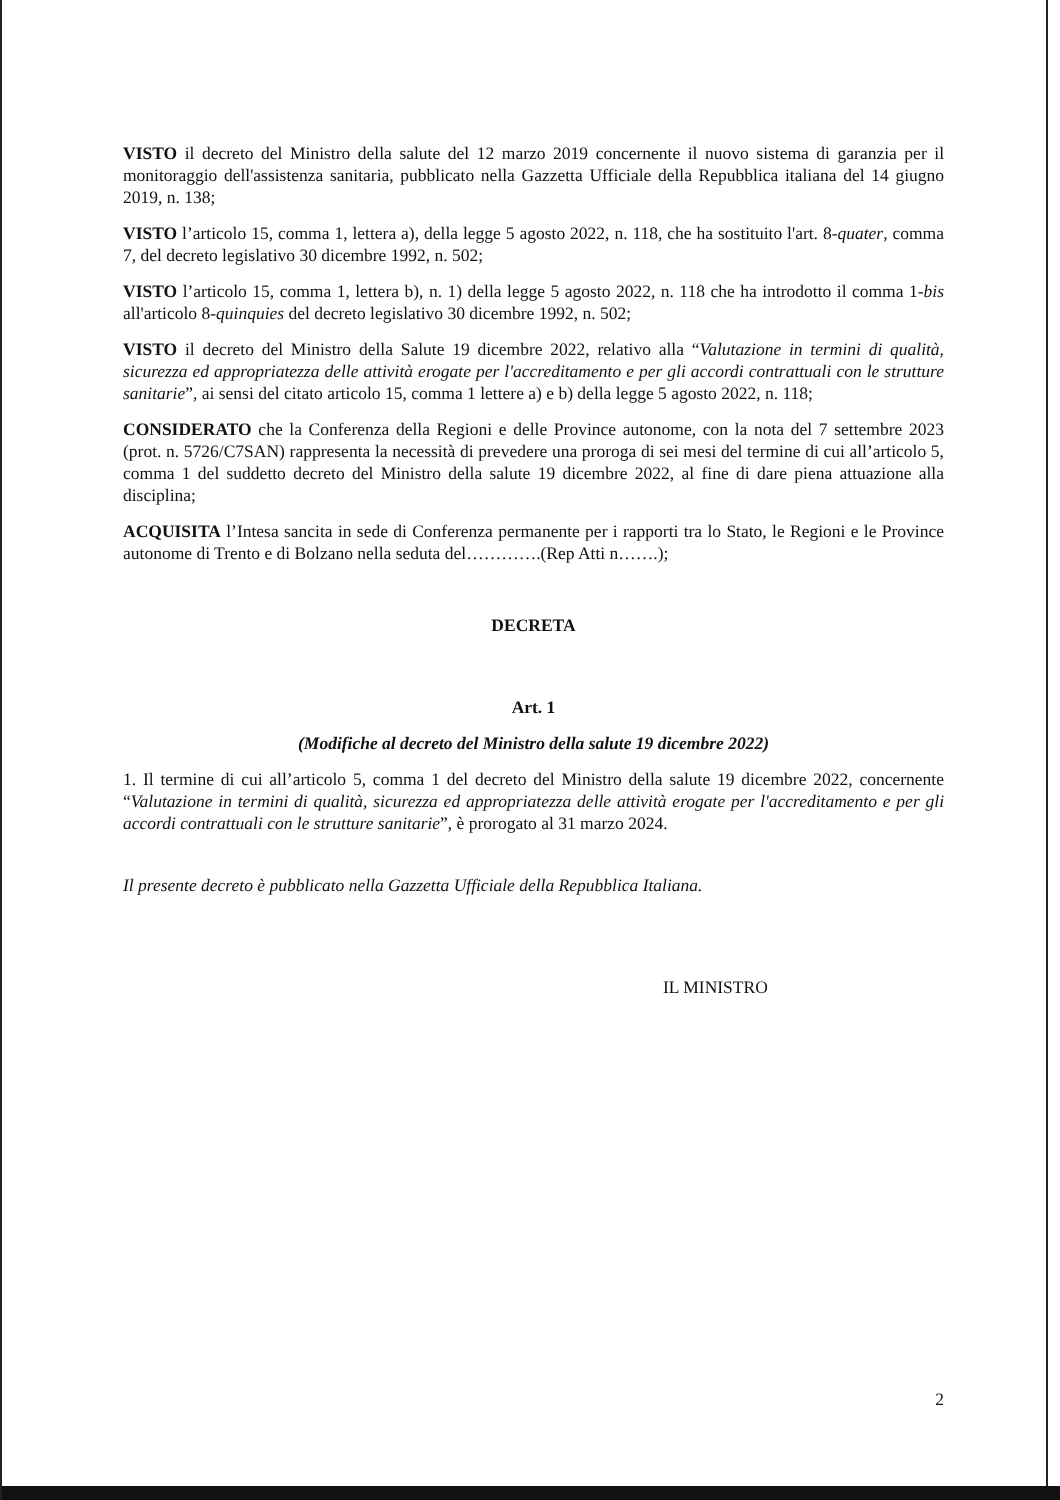VISTO il decreto del Ministro della salute del 12 marzo 2019 concernente il nuovo sistema di garanzia per il monitoraggio dell'assistenza sanitaria, pubblicato nella Gazzetta Ufficiale della Repubblica italiana del 14 giugno 2019, n. 138;
VISTO l’articolo 15, comma 1, lettera a), della legge 5 agosto 2022, n. 118, che ha sostituito l'art. 8-quater, comma 7, del decreto legislativo 30 dicembre 1992, n. 502;
VISTO l’articolo 15, comma 1, lettera b), n. 1) della legge 5 agosto 2022, n. 118 che ha introdotto il comma 1-bis all'articolo 8-quinquies del decreto legislativo 30 dicembre 1992, n. 502;
VISTO il decreto del Ministro della Salute 19 dicembre 2022, relativo alla “Valutazione in termini di qualità, sicurezza ed appropriatezza delle attività erogate per l'accreditamento e per gli accordi contrattuali con le strutture sanitarie”, ai sensi del citato articolo 15, comma 1 lettere a) e b) della legge 5 agosto 2022, n. 118;
CONSIDERATO che la Conferenza della Regioni e delle Province autonome, con la nota del 7 settembre 2023 (prot. n. 5726/C7SAN) rappresenta la necessità di prevedere una proroga di sei mesi del termine di cui all’articolo 5, comma 1 del suddetto decreto del Ministro della salute 19 dicembre 2022, al fine di dare piena attuazione alla disciplina;
ACQUISITA l’Intesa sancita in sede di Conferenza permanente per i rapporti tra lo Stato, le Regioni e le Province autonome di Trento e di Bolzano nella seduta del………….(Rep Atti n…….);
DECRETA
Art. 1
(Modifiche al decreto del Ministro della salute 19 dicembre 2022)
1. Il termine di cui all’articolo 5, comma 1 del decreto del Ministro della salute 19 dicembre 2022, concernente “Valutazione in termini di qualità, sicurezza ed appropriatezza delle attività erogate per l'accreditamento e per gli accordi contrattuali con le strutture sanitarie”, è prorogato al 31 marzo 2024.
Il presente decreto è pubblicato nella Gazzetta Ufficiale della Repubblica Italiana.
IL MINISTRO
2